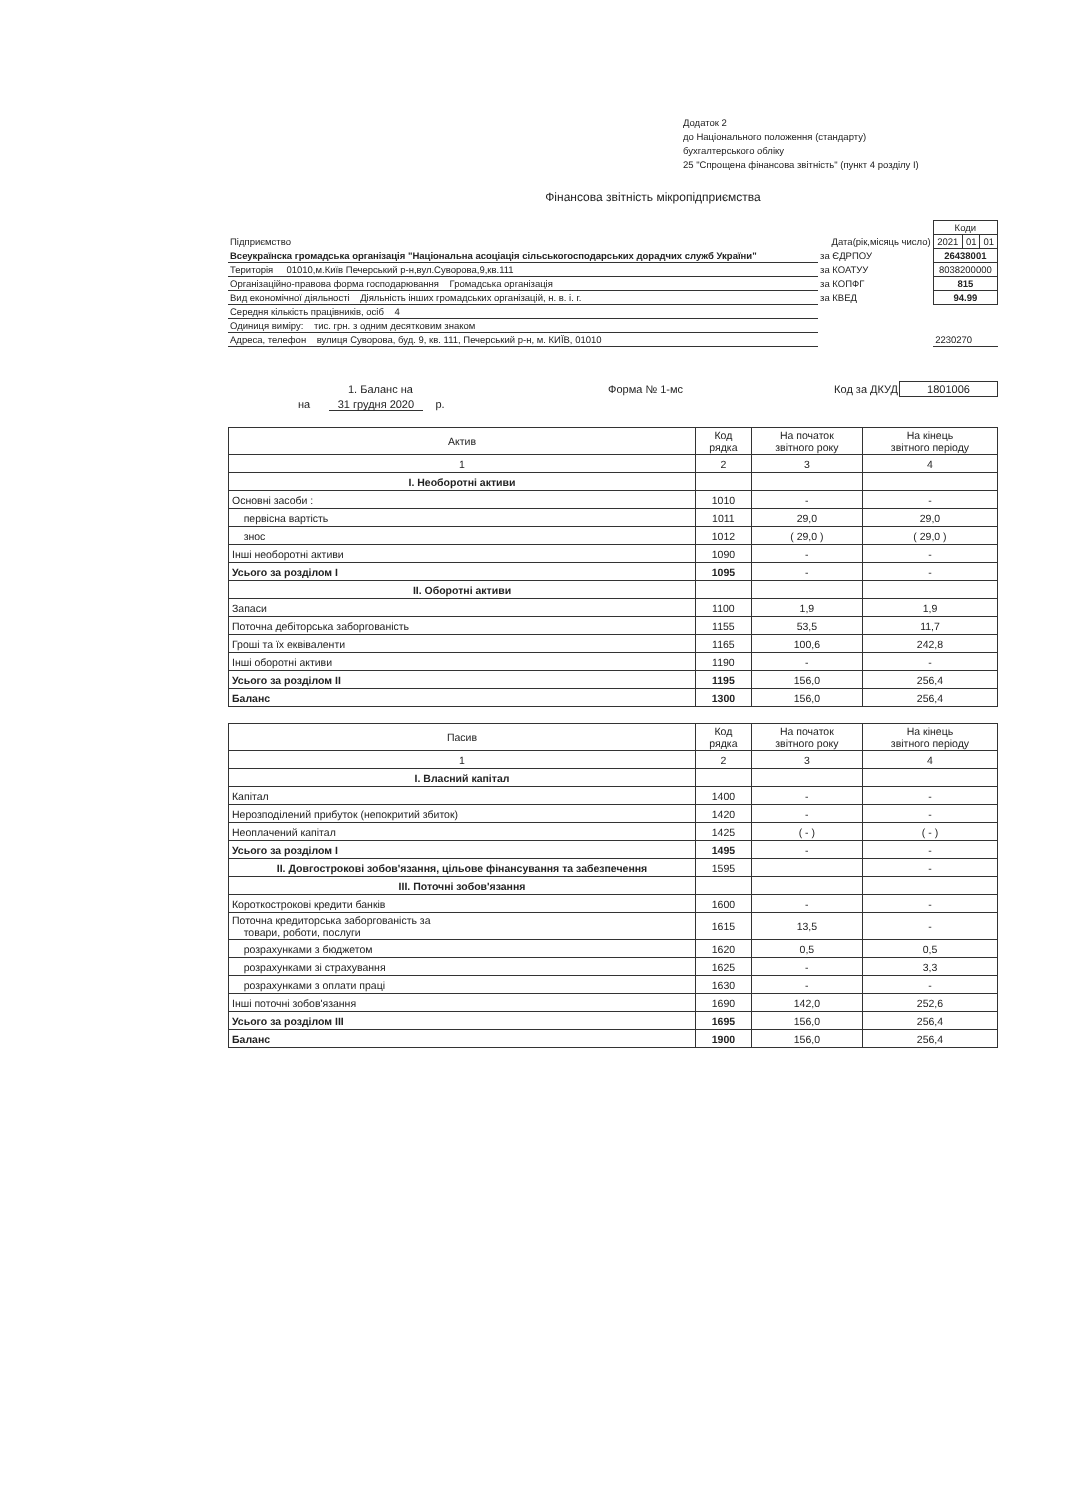Додаток 2
до Національного положення (стандарту)
бухгалтерського обліку
25 "Спрощена фінансова звітність" (пункт 4 розділу І)
Фінансова звітність мікропідприємства
| | | Коди | | |
| Підприємство | Дата(рік,місяць число) | 2021 | 01 | 01 |
| Всеукраїнска громадська організація "Національна асоціація сільськогосподарських дорадчих служб України" | за ЄДРПОУ | 26438001 | | |
| Територія 01010,м.Київ Печерський р-н,вул.Суворова,9,кв.111 | за КОАТУУ | 8038200000 | | |
| Організаційно-правова форма господарювання Громадська організація | за КОПФГ | 815 | | |
| Вид економічної діяльності Діяльність інших громадських організацій, н. в. і. г. | за КВЕД | 94.99 | | |
| Середня кількість працівників, осіб 4 | | | | |
| Одиниця виміру: тис. грн. з одним десятковим знаком | | | | |
| Адреса, телефон вулиця Суворова, буд. 9, кв. 111, Печерський р-н, м. КИЇВ, 01010 | | 2230270 | | |
| 1. Баланс на | Форма № 1-мс | Код за ДКУД | 1801006 |
| на 31 грудня 2020 р. | | | |
| Актив | Код рядка | На початок звітного року | На кінець звітного періоду |
| --- | --- | --- | --- |
| 1 | 2 | 3 | 4 |
| І. Необоротні активи | | | |
| Основні засоби : | 1010 | - | - |
| первісна вартість | 1011 | 29,0 | 29,0 |
| знос | 1012 | ( 29,0 ) | ( 29,0 ) |
| Інші необоротні активи | 1090 | - | - |
| Усього за розділом I | 1095 | - | - |
| II. Оборотні активи | | | |
| Запаси | 1100 | 1,9 | 1,9 |
| Поточна дебіторська заборгованість | 1155 | 53,5 | 11,7 |
| Гроші та їх еквіваленти | 1165 | 100,6 | 242,8 |
| Інші оборотні активи | 1190 | - | - |
| Усього за розділом II | 1195 | 156,0 | 256,4 |
| Баланс | 1300 | 156,0 | 256,4 |
| Пасив | Код рядка | На початок звітного року | На кінець звітного періоду |
| --- | --- | --- | --- |
| 1 | 2 | 3 | 4 |
| I. Власний капітал | | | |
| Капітал | 1400 | - | - |
| Нерозподілений прибуток (непокритий збиток) | 1420 | - | - |
| Неоплачений капітал | 1425 | ( - ) | ( - ) |
| Усього за розділом I | 1495 | - | - |
| II. Довгострокові зобов'язання, цільове фінансування та забезпечення | 1595 | | - |
| III. Поточні зобов'язання | | | |
| Короткострокові кредити банків | 1600 | - | - |
| Поточна кредиторська заборгованість за товари, роботи, послуги | 1615 | 13,5 | - |
| розрахунками з бюджетом | 1620 | 0,5 | 0,5 |
| розрахунками зі страхування | 1625 | - | 3,3 |
| розрахунками з оплати праці | 1630 | - | - |
| Інші поточні зобов'язання | 1690 | 142,0 | 252,6 |
| Усього за розділом III | 1695 | 156,0 | 256,4 |
| Баланс | 1900 | 156,0 | 256,4 |